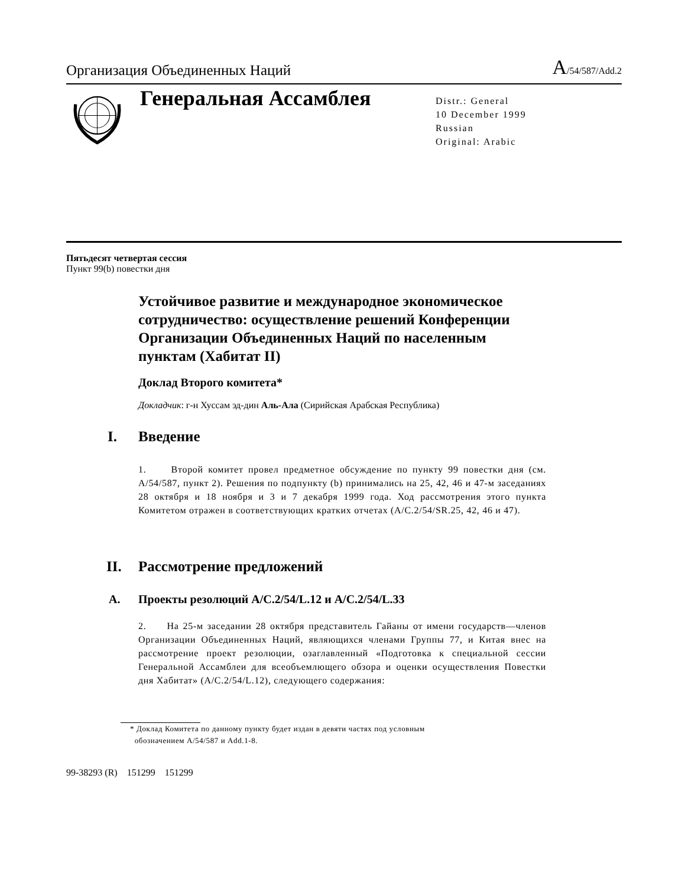Организация Объединенных Наций
A/54/587/Add.2
Генеральная Ассамблея
Distr.: General
10 December 1999
Russian
Original: Arabic
Пятьдесят четвертая сессия
Пункт 99(b) повестки дня
Устойчивое развитие и международное экономическое сотрудничество: осуществление решений Конференции Организации Объединенных Наций по населенным пунктам (Хабитат II)
Доклад Второго комитета*
Докладчик: г-н Хуссам эд-дин Аль-Ала (Сирийская Арабская Республика)
I. Введение
1. Второй комитет провел предметное обсуждение по пункту 99 повестки дня (см. A/54/587, пункт 2). Решения по подпункту (b) принимались на 25, 42, 46 и 47-м заседаниях 28 октября и 18 ноября и 3 и 7 декабря 1999 года. Ход рассмотрения этого пункта Комитетом отражен в соответствующих кратких отчетах (A/C.2/54/SR.25, 42, 46 и 47).
II. Рассмотрение предложений
A. Проекты резолюций A/C.2/54/L.12 и A/C.2/54/L.33
2. На 25-м заседании 28 октября представитель Гайаны от имени государств—членов Организации Объединенных Наций, являющихся членами Группы 77, и Китая внес на рассмотрение проект резолюции, озаглавленный «Подготовка к специальной сессии Генеральной Ассамблеи для всеобъемлющего обзора и оценки осуществления Повестки дня Хабитат» (A/C.2/54/L.12), следующего содержания:
* Доклад Комитета по данному пункту будет издан в девяти частях под условным
обозначением A/54/587 и Add.1-8.
99-38293 (R) 151299 151299